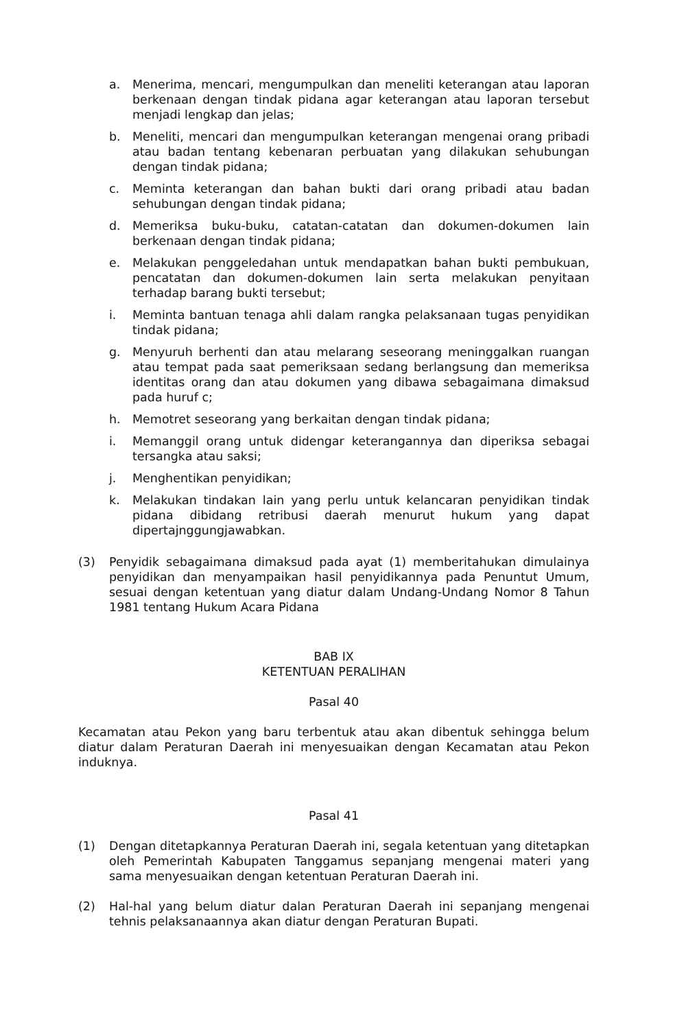a. Menerima, mencari, mengumpulkan dan meneliti keterangan atau laporan berkenaan dengan tindak pidana agar keterangan atau laporan tersebut menjadi lengkap dan jelas;
b. Meneliti, mencari dan mengumpulkan keterangan mengenai orang pribadi atau badan tentang kebenaran perbuatan yang dilakukan sehubungan dengan tindak pidana;
c. Meminta keterangan dan bahan bukti dari orang pribadi atau badan sehubungan dengan tindak pidana;
d. Memeriksa buku-buku, catatan-catatan dan dokumen-dokumen lain berkenaan dengan tindak pidana;
e. Melakukan penggeledahan untuk mendapatkan bahan bukti pembukuan, pencatatan dan dokumen-dokumen lain serta melakukan penyitaan terhadap barang bukti tersebut;
i. Meminta bantuan tenaga ahli dalam rangka pelaksanaan tugas penyidikan tindak pidana;
g. Menyuruh berhenti dan atau melarang seseorang meninggalkan ruangan atau tempat pada saat pemeriksaan sedang berlangsung dan memeriksa identitas orang dan atau dokumen yang dibawa sebagaimana dimaksud pada huruf c;
h. Memotret seseorang yang berkaitan dengan tindak pidana;
i. Memanggil orang untuk didengar keterangannya dan diperiksa sebagai tersangka atau saksi;
j. Menghentikan penyidikan;
k. Melakukan tindakan lain yang perlu untuk kelancaran penyidikan tindak pidana dibidang retribusi daerah menurut hukum yang dapat dipertajnggungjawabkan.
(3) Penyidik sebagaimana dimaksud pada ayat (1) memberitahukan dimulainya penyidikan dan menyampaikan hasil penyidikannya pada Penuntut Umum, sesuai dengan ketentuan yang diatur dalam Undang-Undang Nomor 8 Tahun 1981 tentang Hukum Acara Pidana
BAB IX
KETENTUAN PERALIHAN
Pasal 40
Kecamatan atau Pekon yang baru terbentuk atau akan dibentuk sehingga belum diatur dalam Peraturan Daerah ini menyesuaikan dengan Kecamatan atau Pekon induknya.
Pasal 41
(1) Dengan ditetapkannya Peraturan Daerah ini, segala ketentuan yang ditetapkan oleh Pemerintah Kabupaten Tanggamus sepanjang mengenai materi yang sama menyesuaikan dengan ketentuan Peraturan Daerah ini.
(2) Hal-hal yang belum diatur dalan Peraturan Daerah ini sepanjang mengenai tehnis pelaksanaannya akan diatur dengan Peraturan Bupati.